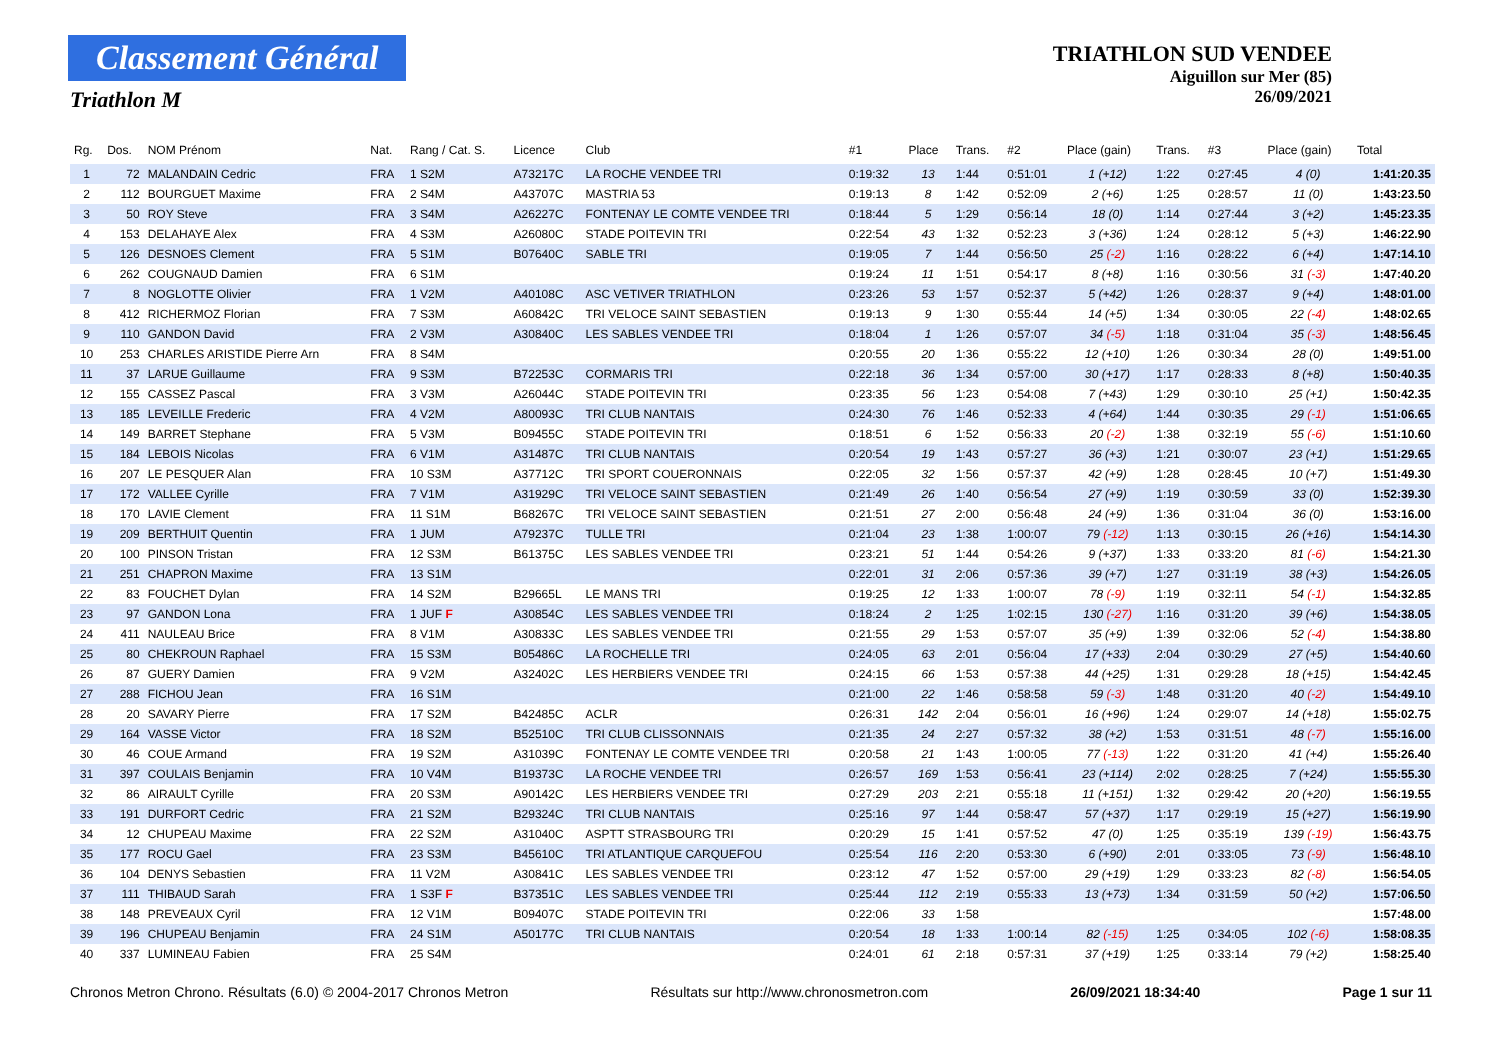Classement Général
Triathlon M
TRIATHLON SUD VENDEE
Aiguillon sur Mer (85)
26/09/2021
| Rg. | Dos. | NOM Prénom | Nat. | Rang / Cat. S. | Licence | Club | #1 | Place | Trans. | #2 | Place (gain) | Trans. | #3 | Place (gain) | Total |
| --- | --- | --- | --- | --- | --- | --- | --- | --- | --- | --- | --- | --- | --- | --- | --- |
| 1 | 72 | MALANDAIN Cedric | FRA | 1 S2M | A73217C | LA ROCHE VENDEE TRI | 0:19:32 | 13 | 1:44 | 0:51:01 | 1 (+12) | 1:22 | 0:27:45 | 4 (0) | 1:41:20.35 |
| 2 | 112 | BOURGUET Maxime | FRA | 2 S4M | A43707C | MASTRIA 53 | 0:19:13 | 8 | 1:42 | 0:52:09 | 2 (+6) | 1:25 | 0:28:57 | 11 (0) | 1:43:23.50 |
| 3 | 50 | ROY Steve | FRA | 3 S4M | A26227C | FONTENAY LE COMTE VENDEE TRI | 0:18:44 | 5 | 1:29 | 0:56:14 | 18 (0) | 1:14 | 0:27:44 | 3 (+2) | 1:45:23.35 |
| 4 | 153 | DELAHAYE Alex | FRA | 4 S3M | A26080C | STADE POITEVIN TRI | 0:22:54 | 43 | 1:32 | 0:52:23 | 3 (+36) | 1:24 | 0:28:12 | 5 (+3) | 1:46:22.90 |
| 5 | 126 | DESNOES Clement | FRA | 5 S1M | B07640C | SABLE TRI | 0:19:05 | 7 | 1:44 | 0:56:50 | 25 (-2) | 1:16 | 0:28:22 | 6 (+4) | 1:47:14.10 |
| 6 | 262 | COUGNAUD Damien | FRA | 6 S1M | | | 0:19:24 | 11 | 1:51 | 0:54:17 | 8 (+8) | 1:16 | 0:30:56 | 31 (-3) | 1:47:40.20 |
| 7 | 8 | NOGLOTTE Olivier | FRA | 1 V2M | A40108C | ASC VETIVER TRIATHLON | 0:23:26 | 53 | 1:57 | 0:52:37 | 5 (+42) | 1:26 | 0:28:37 | 9 (+4) | 1:48:01.00 |
| 8 | 412 | RICHERMOZ Florian | FRA | 7 S3M | A60842C | TRI VELOCE SAINT SEBASTIEN | 0:19:13 | 9 | 1:30 | 0:55:44 | 14 (+5) | 1:34 | 0:30:05 | 22 (-4) | 1:48:02.65 |
| 9 | 110 | GANDON David | FRA | 2 V3M | A30840C | LES SABLES VENDEE TRI | 0:18:04 | 1 | 1:26 | 0:57:07 | 34 (-5) | 1:18 | 0:31:04 | 35 (-3) | 1:48:56.45 |
| 10 | 253 | CHARLES ARISTIDE Pierre Arn | FRA | 8 S4M | | | 0:20:55 | 20 | 1:36 | 0:55:22 | 12 (+10) | 1:26 | 0:30:34 | 28 (0) | 1:49:51.00 |
| 11 | 37 | LARUE Guillaume | FRA | 9 S3M | B72253C | CORMARIS TRI | 0:22:18 | 36 | 1:34 | 0:57:00 | 30 (+17) | 1:17 | 0:28:33 | 8 (+8) | 1:50:40.35 |
| 12 | 155 | CASSEZ Pascal | FRA | 3 V3M | A26044C | STADE POITEVIN TRI | 0:23:35 | 56 | 1:23 | 0:54:08 | 7 (+43) | 1:29 | 0:30:10 | 25 (+1) | 1:50:42.35 |
| 13 | 185 | LEVEILLE Frederic | FRA | 4 V2M | A80093C | TRI CLUB NANTAIS | 0:24:30 | 76 | 1:46 | 0:52:33 | 4 (+64) | 1:44 | 0:30:35 | 29 (-1) | 1:51:06.65 |
| 14 | 149 | BARRET Stephane | FRA | 5 V3M | B09455C | STADE POITEVIN TRI | 0:18:51 | 6 | 1:52 | 0:56:33 | 20 (-2) | 1:38 | 0:32:19 | 55 (-6) | 1:51:10.60 |
| 15 | 184 | LEBOIS Nicolas | FRA | 6 V1M | A31487C | TRI CLUB NANTAIS | 0:20:54 | 19 | 1:43 | 0:57:27 | 36 (+3) | 1:21 | 0:30:07 | 23 (+1) | 1:51:29.65 |
| 16 | 207 | LE PESQUER Alan | FRA | 10 S3M | A37712C | TRI SPORT COUERONNAIS | 0:22:05 | 32 | 1:56 | 0:57:37 | 42 (+9) | 1:28 | 0:28:45 | 10 (+7) | 1:51:49.30 |
| 17 | 172 | VALLEE Cyrille | FRA | 7 V1M | A31929C | TRI VELOCE SAINT SEBASTIEN | 0:21:49 | 26 | 1:40 | 0:56:54 | 27 (+9) | 1:19 | 0:30:59 | 33 (0) | 1:52:39.30 |
| 18 | 170 | LAVIE Clement | FRA | 11 S1M | B68267C | TRI VELOCE SAINT SEBASTIEN | 0:21:51 | 27 | 2:00 | 0:56:48 | 24 (+9) | 1:36 | 0:31:04 | 36 (0) | 1:53:16.00 |
| 19 | 209 | BERTHUIT Quentin | FRA | 1 JUM | A79237C | TULLE TRI | 0:21:04 | 23 | 1:38 | 1:00:07 | 79 (-12) | 1:13 | 0:30:15 | 26 (+16) | 1:54:14.30 |
| 20 | 100 | PINSON Tristan | FRA | 12 S3M | B61375C | LES SABLES VENDEE TRI | 0:23:21 | 51 | 1:44 | 0:54:26 | 9 (+37) | 1:33 | 0:33:20 | 81 (-6) | 1:54:21.30 |
| 21 | 251 | CHAPRON Maxime | FRA | 13 S1M | | | 0:22:01 | 31 | 2:06 | 0:57:36 | 39 (+7) | 1:27 | 0:31:19 | 38 (+3) | 1:54:26.05 |
| 22 | 83 | FOUCHET Dylan | FRA | 14 S2M | B29665L | LE MANS TRI | 0:19:25 | 12 | 1:33 | 1:00:07 | 78 (-9) | 1:19 | 0:32:11 | 54 (-1) | 1:54:32.85 |
| 23 | 97 | GANDON Lona | FRA | 1 JUF F | A30854C | LES SABLES VENDEE TRI | 0:18:24 | 2 | 1:25 | 1:02:15 | 130 (-27) | 1:16 | 0:31:20 | 39 (+6) | 1:54:38.05 |
| 24 | 411 | NAULEAU Brice | FRA | 8 V1M | A30833C | LES SABLES VENDEE TRI | 0:21:55 | 29 | 1:53 | 0:57:07 | 35 (+9) | 1:39 | 0:32:06 | 52 (-4) | 1:54:38.80 |
| 25 | 80 | CHEKROUN Raphael | FRA | 15 S3M | B05486C | LA ROCHELLE TRI | 0:24:05 | 63 | 2:01 | 0:56:04 | 17 (+33) | 2:04 | 0:30:29 | 27 (+5) | 1:54:40.60 |
| 26 | 87 | GUERY Damien | FRA | 9 V2M | A32402C | LES HERBIERS VENDEE TRI | 0:24:15 | 66 | 1:53 | 0:57:38 | 44 (+25) | 1:31 | 0:29:28 | 18 (+15) | 1:54:42.45 |
| 27 | 288 | FICHOU Jean | FRA | 16 S1M | | | 0:21:00 | 22 | 1:46 | 0:58:58 | 59 (-3) | 1:48 | 0:31:20 | 40 (-2) | 1:54:49.10 |
| 28 | 20 | SAVARY Pierre | FRA | 17 S2M | B42485C | ACLR | 0:26:31 | 142 | 2:04 | 0:56:01 | 16 (+96) | 1:24 | 0:29:07 | 14 (+18) | 1:55:02.75 |
| 29 | 164 | VASSE Victor | FRA | 18 S2M | B52510C | TRI CLUB CLISSONNAIS | 0:21:35 | 24 | 2:27 | 0:57:32 | 38 (+2) | 1:53 | 0:31:51 | 48 (-7) | 1:55:16.00 |
| 30 | 46 | COUE Armand | FRA | 19 S2M | A31039C | FONTENAY LE COMTE VENDEE TRI | 0:20:58 | 21 | 1:43 | 1:00:05 | 77 (-13) | 1:22 | 0:31:20 | 41 (+4) | 1:55:26.40 |
| 31 | 397 | COULAIS Benjamin | FRA | 10 V4M | B19373C | LA ROCHE VENDEE TRI | 0:26:57 | 169 | 1:53 | 0:56:41 | 23 (+114) | 2:02 | 0:28:25 | 7 (+24) | 1:55:55.30 |
| 32 | 86 | AIRAULT Cyrille | FRA | 20 S3M | A90142C | LES HERBIERS VENDEE TRI | 0:27:29 | 203 | 2:21 | 0:55:18 | 11 (+151) | 1:32 | 0:29:42 | 20 (+20) | 1:56:19.55 |
| 33 | 191 | DURFORT Cedric | FRA | 21 S2M | B29324C | TRI CLUB NANTAIS | 0:25:16 | 97 | 1:44 | 0:58:47 | 57 (+37) | 1:17 | 0:29:19 | 15 (+27) | 1:56:19.90 |
| 34 | 12 | CHUPEAU Maxime | FRA | 22 S2M | A31040C | ASPTT STRASBOURG TRI | 0:20:29 | 15 | 1:41 | 0:57:52 | 47 (0) | 1:25 | 0:35:19 | 139 (-19) | 1:56:43.75 |
| 35 | 177 | ROCU Gael | FRA | 23 S3M | B45610C | TRI ATLANTIQUE CARQUEFOU | 0:25:54 | 116 | 2:20 | 0:53:30 | 6 (+90) | 2:01 | 0:33:05 | 73 (-9) | 1:56:48.10 |
| 36 | 104 | DENYS Sebastien | FRA | 11 V2M | A30841C | LES SABLES VENDEE TRI | 0:23:12 | 47 | 1:52 | 0:57:00 | 29 (+19) | 1:29 | 0:33:23 | 82 (-8) | 1:56:54.05 |
| 37 | 111 | THIBAUD Sarah | FRA | 1 S3F F | B37351C | LES SABLES VENDEE TRI | 0:25:44 | 112 | 2:19 | 0:55:33 | 13 (+73) | 1:34 | 0:31:59 | 50 (+2) | 1:57:06.50 |
| 38 | 148 | PREVEAUX Cyril | FRA | 12 V1M | B09407C | STADE POITEVIN TRI | 0:22:06 | 33 | 1:58 | | | | | | 1:57:48.00 |
| 39 | 196 | CHUPEAU Benjamin | FRA | 24 S1M | A50177C | TRI CLUB NANTAIS | 0:20:54 | 18 | 1:33 | 1:00:14 | 82 (-15) | 1:25 | 0:34:05 | 102 (-6) | 1:58:08.35 |
| 40 | 337 | LUMINEAU Fabien | FRA | 25 S4M | | | 0:24:01 | 61 | 2:18 | 0:57:31 | 37 (+19) | 1:25 | 0:33:14 | 79 (+2) | 1:58:25.40 |
Chronos Metron Chrono. Résultats (6.0) © 2004-2017 Chronos Metron Résultats sur http://www.chronosmetron.com 26/09/2021 18:34:40 Page 1 sur 11